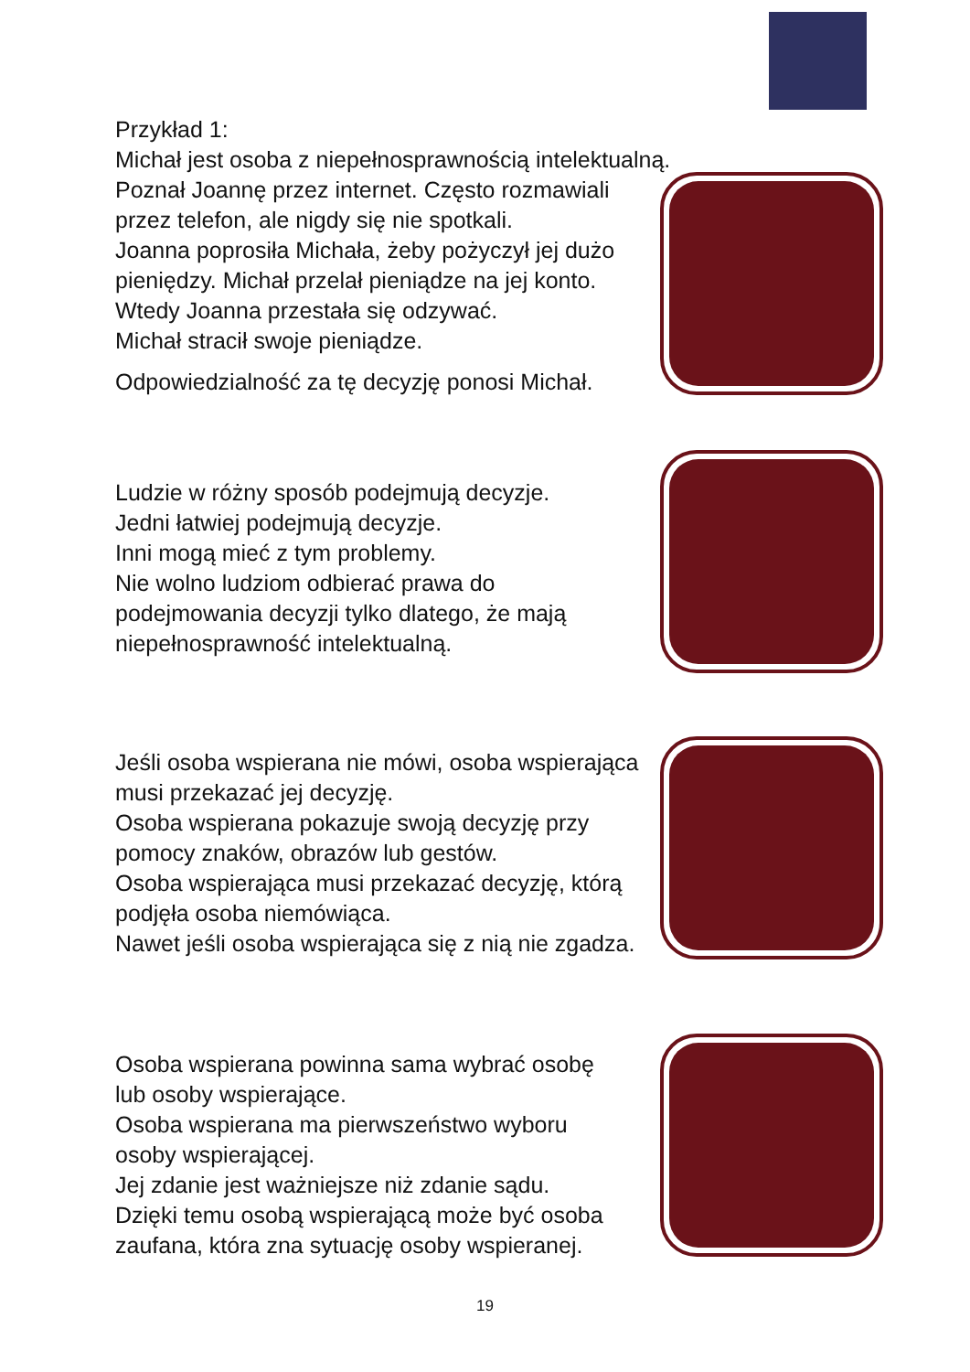Przykład 1:
Michał jest osoba z niepełnosprawnością intelektualną.
Poznał Joannę przez internet. Często rozmawiali
przez telefon, ale nigdy się nie spotkali.
Joanna poprosiła Michała, żeby pożyczył jej dużo
pieniędzy. Michał przelał pieniądze na jej konto.
Wtedy Joanna przestała się odzywać.
Michał stracił swoje pieniądze.
Odpowiedzialność za tę decyzję ponosi Michał.
Ludzie w różny sposób podejmują decyzje.
Jedni łatwiej podejmują decyzje.
Inni mogą mieć z tym problemy.
Nie wolno ludziom odbierać prawa do
podejmowania decyzji tylko dlatego, że mają
niepełnosprawność intelektualną.
Jeśli osoba wspierana nie mówi, osoba wspierająca
musi przekazać jej decyzję.
Osoba wspierana pokazuje swoją decyzję przy
pomocy znaków, obrazów lub gestów.
Osoba wspierająca musi przekazać decyzję, którą
podjęła osoba niemówiąca.
Nawet jeśli osoba wspierająca się z nią nie zgadza.
Osoba wspierana powinna sama wybrać osobę
lub osoby wspierające.
Osoba wspierana ma pierwszeństwo wyboru
osoby wspierającej.
Jej zdanie jest ważniejsze niż zdanie sądu.
Dzięki temu osobą wspierającą może być osoba
zaufana, która zna sytuację osoby wspieranej.
19